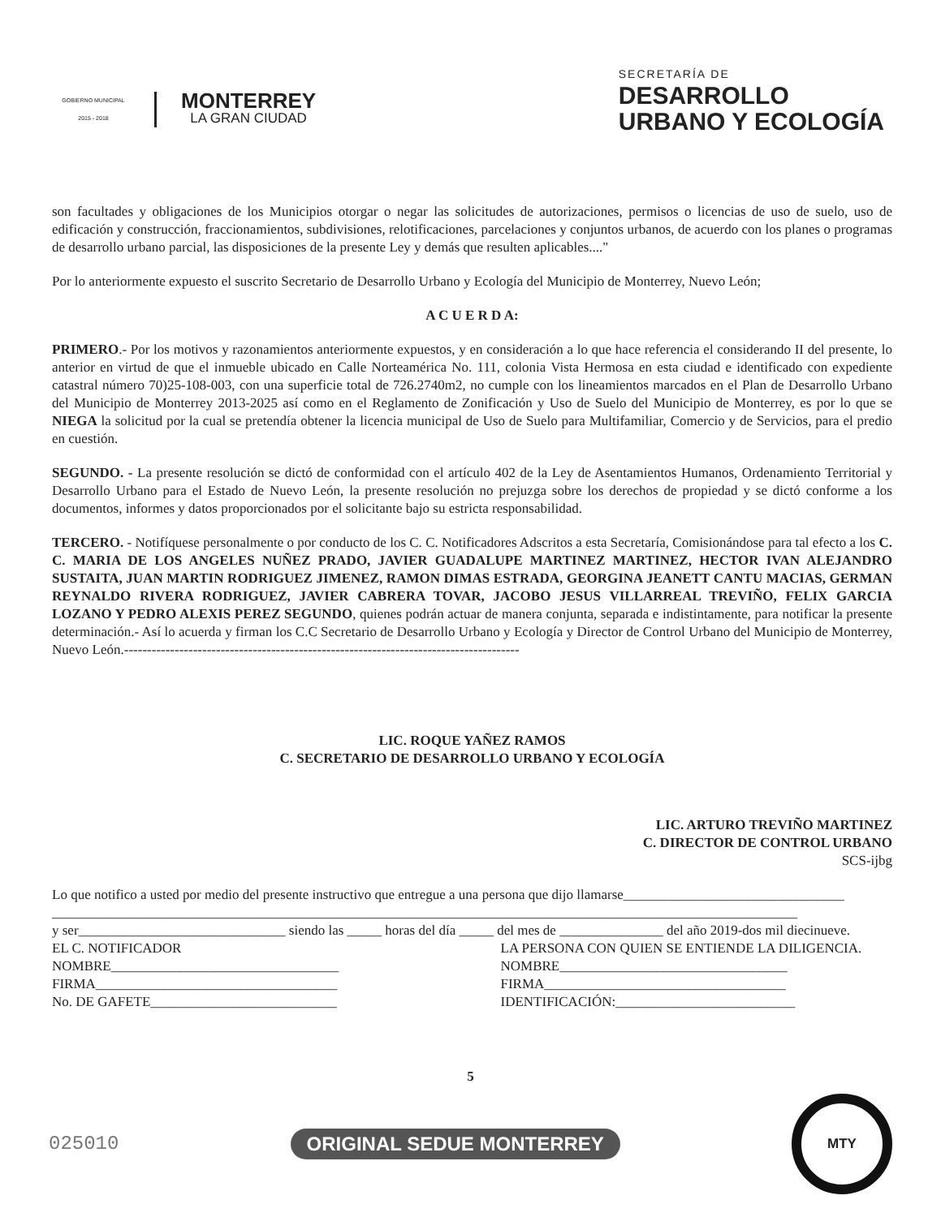GOBIERNO MUNICIPAL
2015 - 2018
MONTERREY
LA GRAN CIUDAD
SECRETARÍA DE
DESARROLLO
URBANO Y ECOLOGÍA
son facultades y obligaciones de los Municipios otorgar o negar las solicitudes de autorizaciones, permisos o licencias de uso de suelo, uso de edificación y construcción, fraccionamientos, subdivisiones, relotificaciones, parcelaciones y conjuntos urbanos, de acuerdo con los planes o programas de desarrollo urbano parcial, las disposiciones de la presente Ley y demás que resulten aplicables...."
Por lo anteriormente expuesto el suscrito Secretario de Desarrollo Urbano y Ecología del Municipio de Monterrey, Nuevo León;
A C U E R D A:
PRIMERO.- Por los motivos y razonamientos anteriormente expuestos, y en consideración a lo que hace referencia el considerando II del presente, lo anterior en virtud de que el inmueble ubicado en Calle Norteamérica No. 111, colonia Vista Hermosa en esta ciudad e identificado con expediente catastral número 70)25-108-003, con una superficie total de 726.2740m2, no cumple con los lineamientos marcados en el Plan de Desarrollo Urbano del Municipio de Monterrey 2013-2025 así como en el Reglamento de Zonificación y Uso de Suelo del Municipio de Monterrey, es por lo que se NIEGA la solicitud por la cual se pretendía obtener la licencia municipal de Uso de Suelo para Multifamiliar, Comercio y de Servicios, para el predio en cuestión.
SEGUNDO. - La presente resolución se dictó de conformidad con el artículo 402 de la Ley de Asentamientos Humanos, Ordenamiento Territorial y Desarrollo Urbano para el Estado de Nuevo León, la presente resolución no prejuzga sobre los derechos de propiedad y se dictó conforme a los documentos, informes y datos proporcionados por el solicitante bajo su estricta responsabilidad.
TERCERO. - Notifíquese personalmente o por conducto de los C. C. Notificadores Adscritos a esta Secretaría, Comisionándose para tal efecto a los C. C. MARIA DE LOS ANGELES NUÑEZ PRADO, JAVIER GUADALUPE MARTINEZ MARTINEZ, HECTOR IVAN ALEJANDRO SUSTAITA, JUAN MARTIN RODRIGUEZ JIMENEZ, RAMON DIMAS ESTRADA, GEORGINA JEANETT CANTU MACIAS, GERMAN REYNALDO RIVERA RODRIGUEZ, JAVIER CABRERA TOVAR, JACOBO JESUS VILLARREAL TREVIÑO, FELIX GARCIA LOZANO Y PEDRO ALEXIS PEREZ SEGUNDO, quienes podrán actuar de manera conjunta, separada e indistintamente, para notificar la presente determinación.- Así lo acuerda y firman los C.C Secretario de Desarrollo Urbano y Ecología y Director de Control Urbano del Municipio de Monterrey, Nuevo León.--------------------------------------------------------------------------------------
LIC. ROQUE YAÑEZ RAMOS
C. SECRETARIO DE DESARROLLO URBANO Y ECOLOGÍA
LIC. ARTURO TREVIÑO MARTINEZ
C. DIRECTOR DE CONTROL URBANO
SCS-ijbg
Lo que notifico a usted por medio del presente instructivo que entregue a una persona que dijo llamarse________________________________
____________________________________________________________________________________________________________
y ser______________________________ siendo las _____ horas del día _____ del mes de _______________ del año 2019-dos mil diecinueve.
EL C. NOTIFICADOR
NOMBRE_________________________________
FIRMA___________________________________
No. DE GAFETE___________________________
LA PERSONA CON QUIEN SE ENTIENDE LA DILIGENCIA.
NOMBRE_________________________________
FIRMA___________________________________
IDENTIFICACIÓN:__________________________
5
025010 ORIGINAL SEDUE MONTERREY
MTY